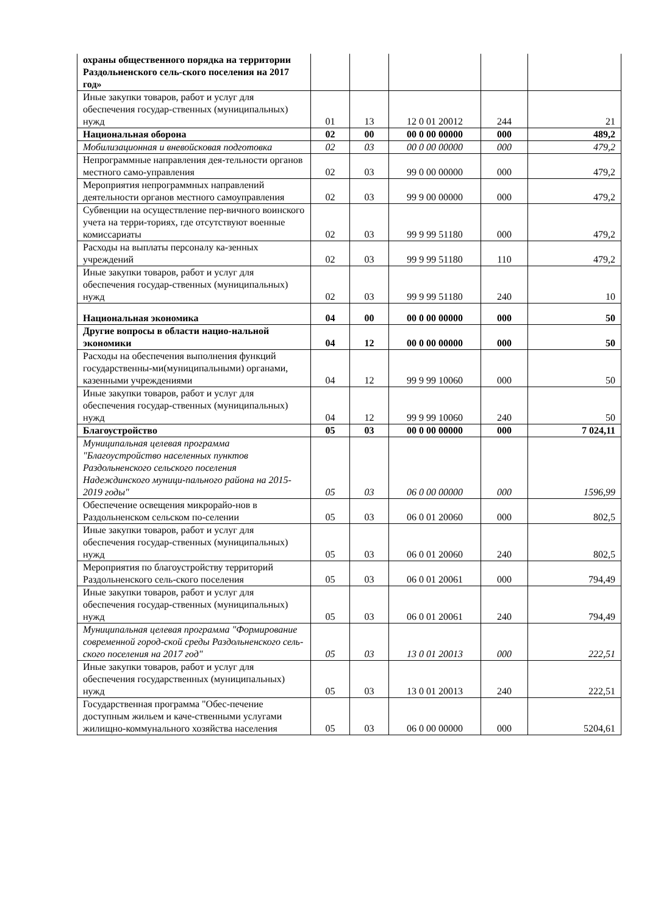| охраны общественного порядка на территории Раздольненского сель-ского поселения на 2017 год» | | | | | |
| Иные закупки товаров, работ и услуг для обеспечения государ-ственных (муниципальных) нужд | 01 | 13 | 12 0 01 20012 | 244 | 21 |
| Национальная оборона | 02 | 00 | 00 0 00 00000 | 000 | 489,2 |
| Мобилизационная и вневойсковая подготовка | 02 | 03 | 00 0 00 00000 | 000 | 479,2 |
| Непрограммные направления дея-тельности органов местного само-управления | 02 | 03 | 99 0 00 00000 | 000 | 479,2 |
| Мероприятия непрограммных направлений деятельности органов местного самоуправления | 02 | 03 | 99 9 00 00000 | 000 | 479,2 |
| Субвенции на осуществление пер-вичного воинского учета на терри-ториях, где отсутствуют военные комиссариаты | 02 | 03 | 99 9 99 51180 | 000 | 479,2 |
| Расходы на выплаты персоналу ка-зенных учреждений | 02 | 03 | 99 9 99 51180 | 110 | 479,2 |
| Иные закупки товаров, работ и услуг для обеспечения государ-ственных (муниципальных) нужд | 02 | 03 | 99 9 99 51180 | 240 | 10 |
| Национальная экономика | 04 | 00 | 00 0 00 00000 | 000 | 50 |
| Другие вопросы в области нацио-нальной экономики | 04 | 12 | 00 0 00 00000 | 000 | 50 |
| Расходы на обеспечения выполнения функций государственны-ми(муниципальными) органами, казенными учреждениями | 04 | 12 | 99 9 99 10060 | 000 | 50 |
| Иные закупки товаров, работ и услуг для обеспечения государ-ственных (муниципальных) нужд | 04 | 12 | 99 9 99 10060 | 240 | 50 |
| Благоустройство | 05 | 03 | 00 0 00 00000 | 000 | 7 024,11 |
| Муниципальная целевая программа "Благоустройство населенных пунктов Раздольненского сельского поселения Надеждинского муници-пального района на 2015-2019 годы" | 05 | 03 | 06 0 00 00000 | 000 | 1596,99 |
| Обеспечение освещения микрорайо-нов в Раздольненском сельском по-селении | 05 | 03 | 06 0 01 20060 | 000 | 802,5 |
| Иные закупки товаров, работ и услуг для обеспечения государ-ственных (муниципальных) нужд | 05 | 03 | 06 0 01 20060 | 240 | 802,5 |
| Мероприятия по благоустройству территорий Раздольненского сель-ского поселения | 05 | 03 | 06 0 01 20061 | 000 | 794,49 |
| Иные закупки товаров, работ и услуг для обеспечения государ-ственных (муниципальных) нужд | 05 | 03 | 06 0 01 20061 | 240 | 794,49 |
| Муниципальная целевая программа "Формирование современной город-ской среды Раздольненского сель-ского поселения на 2017 год" | 05 | 03 | 13 0 01 20013 | 000 | 222,51 |
| Иные закупки товаров, работ и услуг для обеспечения государственных (муниципальных) нужд | 05 | 03 | 13 0 01 20013 | 240 | 222,51 |
| Государственная программа "Обес-печение доступным жильем и каче-ственными услугами жилищно-коммунального хозяйства населения | 05 | 03 | 06 0 00 00000 | 000 | 5204,61 |